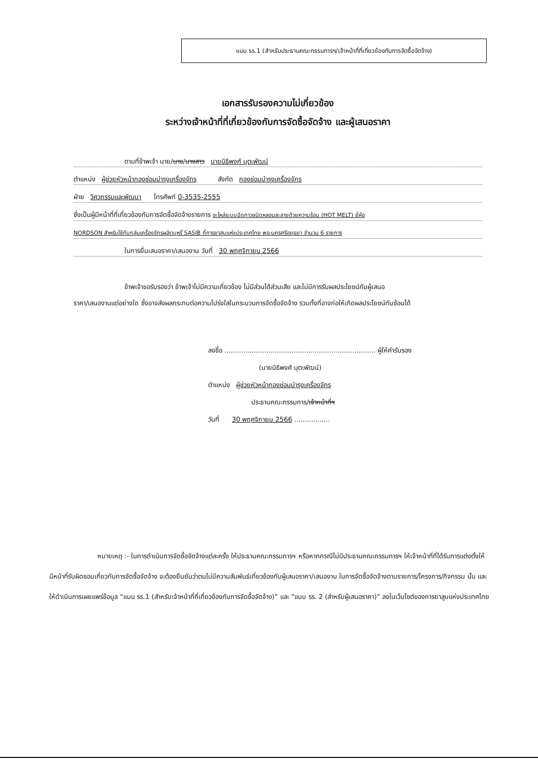แบบ รร.1 (สำหรับประธานคณะกรรมการฯ/เจ้าหน้าที่ที่เกี่ยวข้องกับการจัดซื้อจัดจ้าง)
เอกสารรับรองความไม่เกี่ยวข้อง
ระหว่างเจ้าหน้าที่ที่เกี่ยวข้องกับการจัดซื้อจัดจ้าง และผู้เสนอราคา
ตามที่ข้าพเจ้า นาย/นาง/นางสาว นายนิธิพงศ์ มุตะพัฒน์
ตำแหน่ง ผู้ช่วยหัวหน้ากองซ่อมบำรุงเครื่องจักร สังกัด กองซ่อมบำรุงเครื่องจักร
ฝ่าย วิศวกรรมและพัฒนา โทรศัพท์ 0-3535-2555
ซึ่งเป็นผู้มีหน้าที่ที่เกี่ยวข้องกับการจัดซื้อจัดจ้างรายการ อะไหล่ระบบฉีดกาวชนิดหลอมละลายด้วยความร้อน (HOT MELT) ยี่ห้อ
NORDSON สำหรับใช้กับกลุ่มเครื่องจักรผลิตบุหรี่ SASIB ที่การยาสูบแห่งประเทศไทย พระนครศรีอยุธยา จำนวน 6 รายการ
ในการยื่นเสนอราคา/เสนองาน วันที่ 30 พฤศจิกายน 2566
ข้าพเจ้าขอรับรองว่า ข้าพเจ้าไม่มีความเกี่ยวข้อง ไม่มีส่วนได้ส่วนเสีย และไม่มีการรับผลประโยชน์กับผู้เสนอ
ราคา/เสนองานแต่อย่างใด ซึ่งอาจส่งผลกระทบต่อความโปร่งใสในกระบวนการจัดซื้อจัดจ้าง รวมทั้งที่อาจก่อให้เกิดผลประโยชน์ทับซ้อนได้
ลงชื่อ ........................................................................ ผู้ให้คำรับรอง
(นายนิธิพงศ์ มุตะพัฒน์)
ตำแหน่ง ผู้ช่วยหัวหน้ากองซ่อมบำรุงเครื่องจักร
ประธานคณะกรรมการ/เจ้าหน้าที่ฯ
วันที่ 30 พฤศจิกายน 2566 .................
หมายเหตุ :- ในการดำเนินการจัดซื้อจัดจ้างแต่ละครั้ง ให้ประธานคณะกรรมการฯ หรือหากกรณีไม่มีประธานคณะกรรมการฯ ให้เจ้าหน้าที่ที่ได้รับการแต่งตั้งให้มีหน้าที่รับผิดชอบเกี่ยวกับการจัดซื้อจัดจ้าง จะต้องยืนยันว่าตนไม่มีความสัมพันธ์เกี่ยวข้องกับผู้เสนอราคา/เสนองาน ในการจัดซื้อจัดจ้างตามรายการ/โครงการ/กิจกรรม นั้น และให้ดำเนินการเผยแพร่ข้อมูล “แบบ รร.1 (สำหรับเจ้าหน้าที่ที่เกี่ยวข้องกับการจัดซื้อจัดจ้าง)” และ “แบบ รร. 2 (สำหรับผู้เสนอราคา)” ลงในเว็บไซต์ของการยาสูบแห่งประเทศไทย